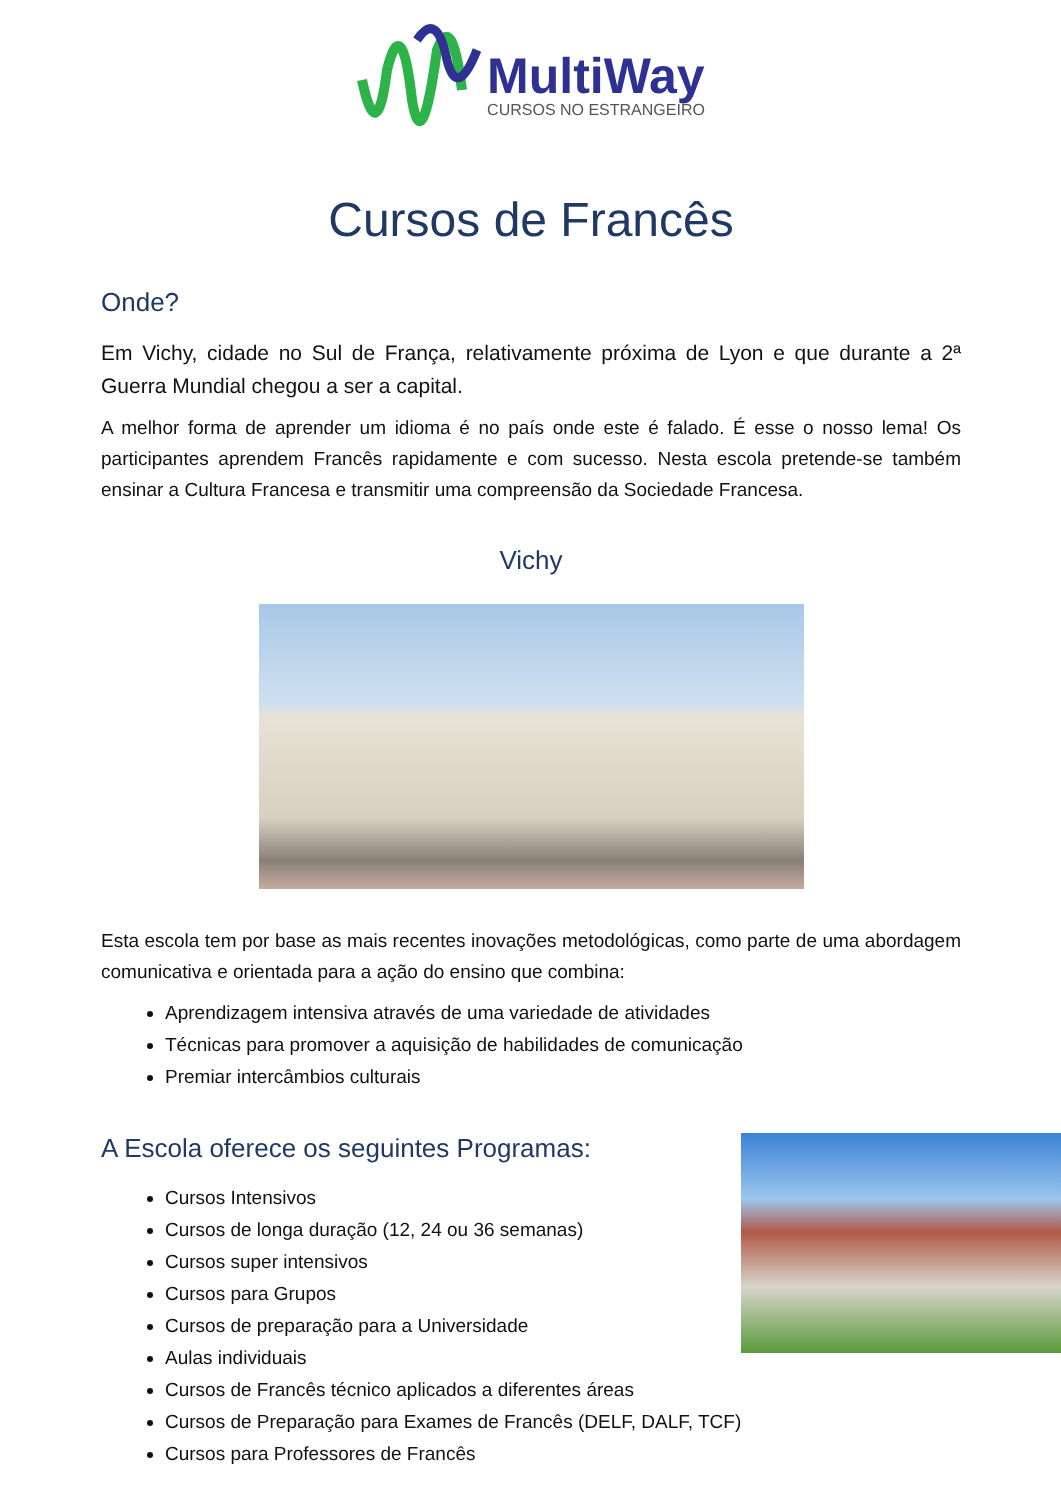MultiWay
CURSOS NO ESTRANGEIRO
Cursos de Francês
Onde?
Em Vichy, cidade no Sul de França, relativamente próxima de Lyon e que durante a 2ª Guerra Mundial chegou a ser a capital.
A melhor forma de aprender um idioma é no país onde este é falado. É esse o nosso lema! Os participantes aprendem Francês rapidamente e com sucesso. Nesta escola pretende-se também ensinar a Cultura Francesa e transmitir uma compreensão da Sociedade Francesa.
Vichy
Esta escola tem por base as mais recentes inovações metodológicas, como parte de uma abordagem comunicativa e orientada para a ação do ensino que combina:
Aprendizagem intensiva através de uma variedade de atividades
Técnicas para promover a aquisição de habilidades de comunicação
Premiar intercâmbios culturais
A Escola oferece os seguintes Programas:
Cursos Intensivos
Cursos de longa duração (12, 24 ou 36 semanas)
Cursos super intensivos
Cursos para Grupos
Cursos de preparação para a Universidade
Aulas individuais
Cursos de Francês técnico aplicados a diferentes áreas
Cursos de Preparação para Exames de Francês (DELF, DALF, TCF)
Cursos para Professores de Francês